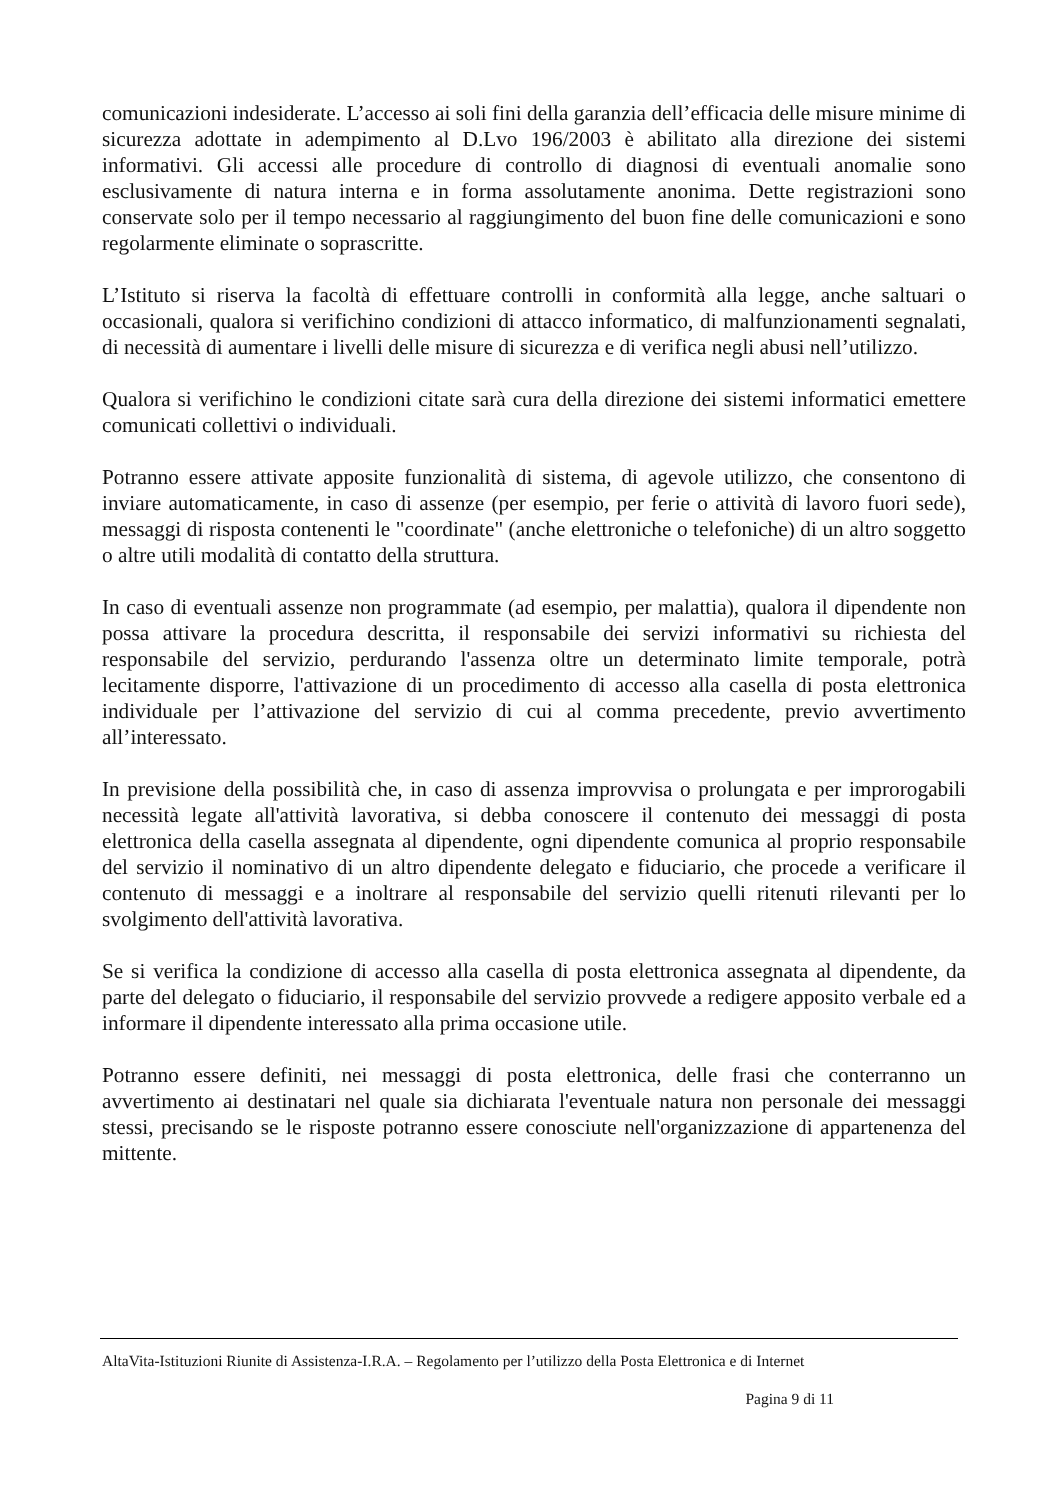comunicazioni indesiderate. L’accesso ai soli fini della garanzia dell’efficacia delle misure minime di sicurezza adottate in adempimento al D.Lvo 196/2003 è abilitato alla direzione dei sistemi informativi. Gli accessi alle procedure di controllo di diagnosi di eventuali anomalie sono esclusivamente di natura interna e in forma assolutamente anonima. Dette registrazioni sono conservate solo per il tempo necessario al raggiungimento del buon fine delle comunicazioni e sono regolarmente eliminate o soprascritte.
L’Istituto si riserva la facoltà di effettuare controlli in conformità alla legge, anche saltuari o occasionali, qualora si verifichino condizioni di attacco informatico, di malfunzionamenti segnalati, di necessità di aumentare i livelli delle misure di sicurezza e di verifica negli abusi nell’utilizzo.
Qualora si verifichino le condizioni citate sarà cura della direzione dei sistemi informatici emettere comunicati collettivi o individuali.
Potranno essere attivate apposite funzionalità di sistema, di agevole utilizzo, che consentono di inviare automaticamente, in caso di assenze (per esempio, per ferie o attività di lavoro fuori sede), messaggi di risposta contenenti le "coordinate" (anche elettroniche o telefoniche) di un altro soggetto o altre utili modalità di contatto della struttura.
In caso di eventuali assenze non programmate (ad esempio, per malattia), qualora il dipendente non possa attivare la procedura descritta, il responsabile dei servizi informativi su richiesta del responsabile del servizio, perdurando l'assenza oltre un determinato limite temporale, potrà lecitamente disporre, l'attivazione di un procedimento di accesso alla casella di posta elettronica individuale per l’attivazione del servizio di cui al comma precedente, previo avvertimento all’interessato.
In previsione della possibilità che, in caso di assenza improvvisa o prolungata e per improrogabili necessità legate all'attività lavorativa, si debba conoscere il contenuto dei messaggi di posta elettronica della casella assegnata al dipendente, ogni dipendente comunica al proprio responsabile del servizio il nominativo di un altro dipendente delegato e fiduciario, che procede a verificare il contenuto di messaggi e a inoltrare al responsabile del servizio quelli ritenuti rilevanti per lo svolgimento dell'attività lavorativa.
Se si verifica la condizione di accesso alla casella di posta elettronica assegnata al dipendente, da parte del delegato o fiduciario, il responsabile del servizio provvede a redigere apposito verbale ed a informare il dipendente interessato alla prima occasione utile.
Potranno essere definiti, nei messaggi di posta elettronica, delle frasi che conterranno un avvertimento ai destinatari nel quale sia dichiarata l'eventuale natura non personale dei messaggi stessi, precisando se le risposte potranno essere conosciute nell'organizzazione di appartenenza del mittente.
AltaVita-Istituzioni Riunite di Assistenza-I.R.A. – Regolamento per l’utilizzo della Posta Elettronica e di Internet
Pagina 9 di 11